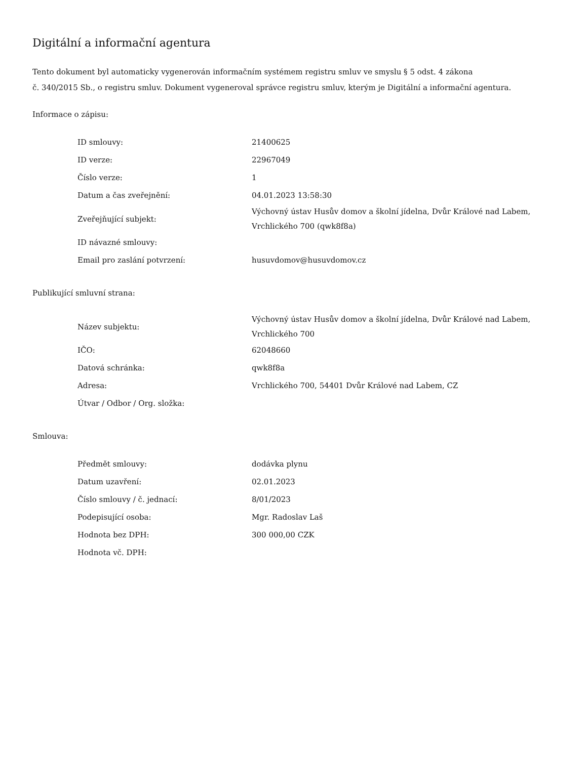Digitální a informační agentura
Tento dokument byl automaticky vygenerován informačním systémem registru smluv ve smyslu § 5 odst. 4 zákona
č. 340/2015 Sb., o registru smluv. Dokument vygeneroval správce registru smluv, kterým je Digitální a informační agentura.
Informace o zápisu:
| ID smlouvy: | 21400625 |
| ID verze: | 22967049 |
| Číslo verze: | 1 |
| Datum a čas zveřejnění: | 04.01.2023 13:58:30 |
| Zveřejňující subjekt: | Výchovný ústav Husův domov a školní jídelna, Dvůr Králové nad Labem, Vrchlického 700 (qwk8f8a) |
| ID návazné smlouvy: | |
| Email pro zaslání potvrzení: | husuvdomov@husuvdomov.cz |
Publikující smluvní strana:
| Název subjektu: | Výchovný ústav Husův domov a školní jídelna, Dvůr Králové nad Labem, Vrchlického 700 |
| IČO: | 62048660 |
| Datová schránka: | qwk8f8a |
| Adresa: | Vrchlického 700, 54401 Dvůr Králové nad Labem, CZ |
| Útvar / Odbor / Org. složka: | |
Smlouva:
| Předmět smlouvy: | dodávka plynu |
| Datum uzavření: | 02.01.2023 |
| Číslo smlouvy / č. jednací: | 8/01/2023 |
| Podepisující osoba: | Mgr. Radoslav Laš |
| Hodnota bez DPH: | 300 000,00 CZK |
| Hodnota vč. DPH: | |